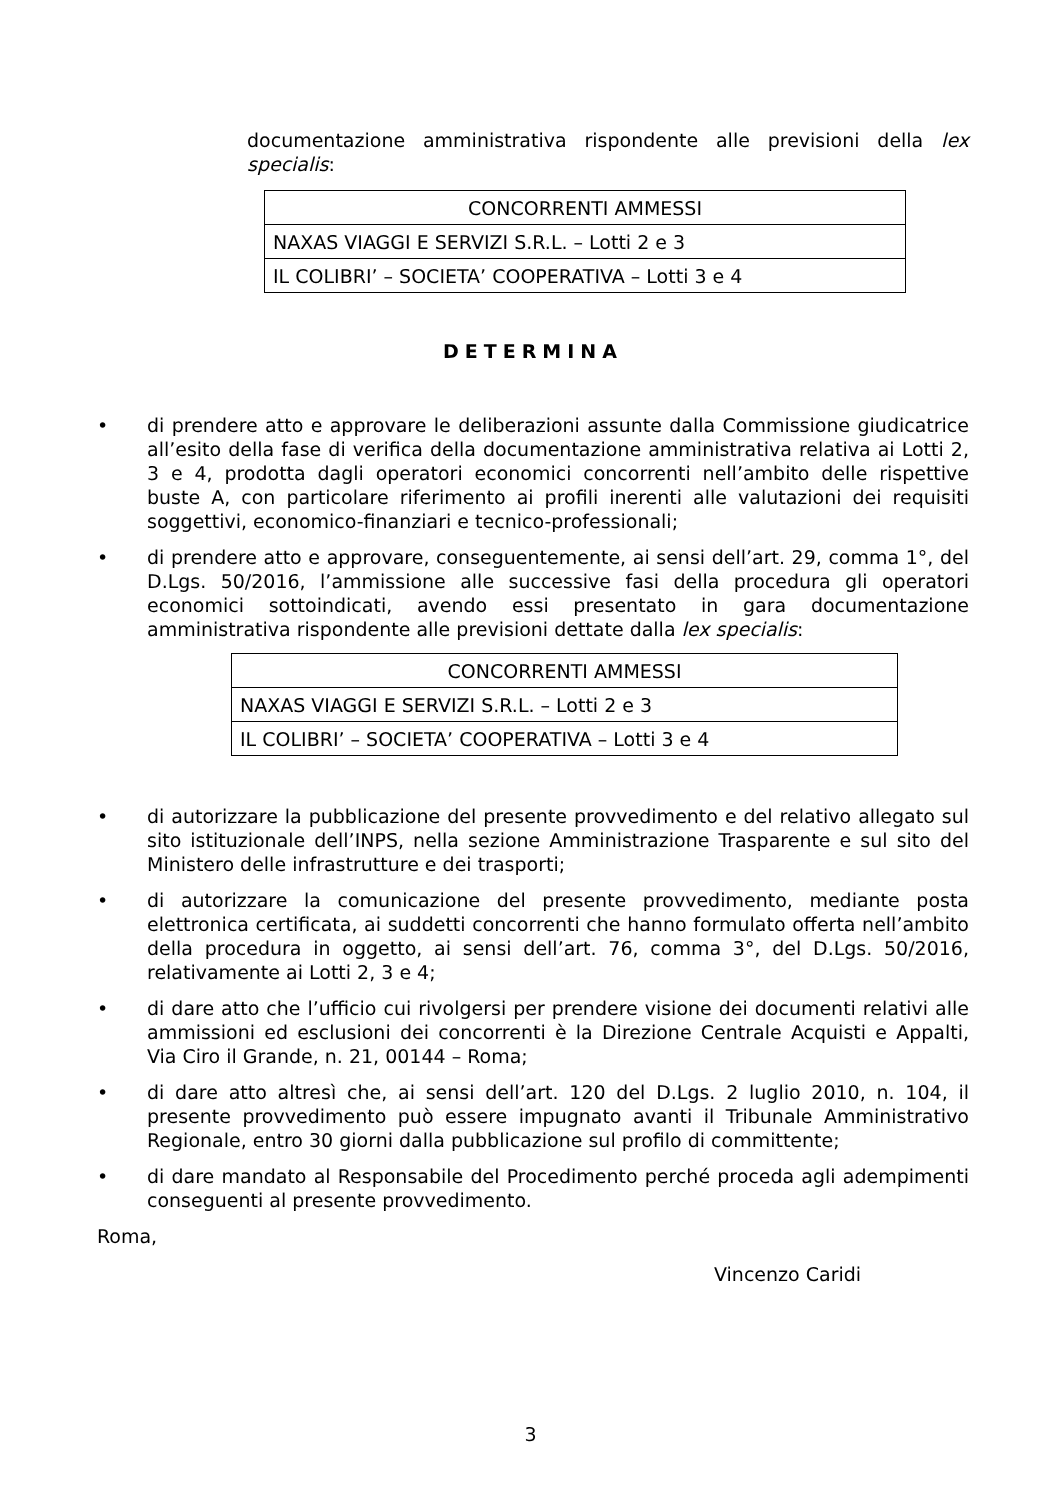documentazione amministrativa rispondente alle previsioni della lex specialis:
| CONCORRENTI AMMESSI |
| NAXAS VIAGGI E SERVIZI S.R.L. – Lotti 2 e 3 |
| IL COLIBRI’ – SOCIETA’ COOPERATIVA – Lotti 3 e 4 |
DETERMINA
• di prendere atto e approvare le deliberazioni assunte dalla Commissione giudicatrice all’esito della fase di verifica della documentazione amministrativa relativa ai Lotti 2, 3 e 4, prodotta dagli operatori economici concorrenti nell’ambito delle rispettive buste A, con particolare riferimento ai profili inerenti alle valutazioni dei requisiti soggettivi, economico-finanziari e tecnico-professionali;
• di prendere atto e approvare, conseguentemente, ai sensi dell’art. 29, comma 1°, del D.Lgs. 50/2016, l’ammissione alle successive fasi della procedura gli operatori economici sottoindicati, avendo essi presentato in gara documentazione amministrativa rispondente alle previsioni dettate dalla lex specialis:
| CONCORRENTI AMMESSI |
| NAXAS VIAGGI E SERVIZI S.R.L. – Lotti 2 e 3 |
| IL COLIBRI’ – SOCIETA’ COOPERATIVA – Lotti 3 e 4 |
• di autorizzare la pubblicazione del presente provvedimento e del relativo allegato sul sito istituzionale dell’INPS, nella sezione Amministrazione Trasparente e sul sito del Ministero delle infrastrutture e dei trasporti;
• di autorizzare la comunicazione del presente provvedimento, mediante posta elettronica certificata, ai suddetti concorrenti che hanno formulato offerta nell’ambito della procedura in oggetto, ai sensi dell’art. 76, comma 3°, del D.Lgs. 50/2016, relativamente ai Lotti 2, 3 e 4;
• di dare atto che l’ufficio cui rivolgersi per prendere visione dei documenti relativi alle ammissioni ed esclusioni dei concorrenti è la Direzione Centrale Acquisti e Appalti, Via Ciro il Grande, n. 21, 00144 – Roma;
• di dare atto altresì che, ai sensi dell’art. 120 del D.Lgs. 2 luglio 2010, n. 104, il presente provvedimento può essere impugnato avanti il Tribunale Amministrativo Regionale, entro 30 giorni dalla pubblicazione sul profilo di committente;
• di dare mandato al Responsabile del Procedimento perché proceda agli adempimenti conseguenti al presente provvedimento.
Roma,
Vincenzo Caridi
3